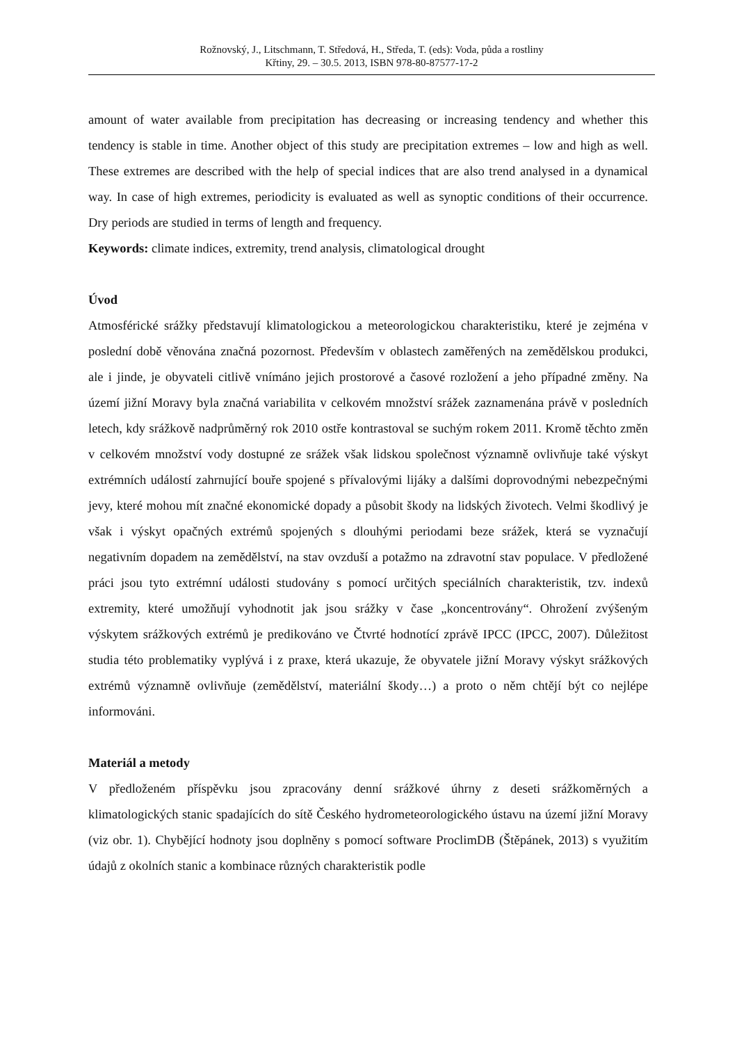Rožnovský, J., Litschmann, T. Středová, H., Středa, T. (eds): Voda, půda a rostliny
Křtiny, 29. – 30.5. 2013, ISBN 978-80-87577-17-2
amount of water available from precipitation has decreasing or increasing tendency and whether this tendency is stable in time. Another object of this study are precipitation extremes – low and high as well. These extremes are described with the help of special indices that are also trend analysed in a dynamical way. In case of high extremes, periodicity is evaluated as well as synoptic conditions of their occurrence. Dry periods are studied in terms of length and frequency.
Keywords: climate indices, extremity, trend analysis, climatological drought
Úvod
Atmosférické srážky představují klimatologickou a meteorologickou charakteristiku, které je zejména v poslední době věnována značná pozornost. Především v oblastech zaměřených na zemědělskou produkci, ale i jinde, je obyvateli citlivě vnímáno jejich prostorové a časové rozložení a jeho případné změny. Na území jižní Moravy byla značná variabilita v celkovém množství srážek zaznamenána právě v posledních letech, kdy srážkově nadprůměrný rok 2010 ostře kontrastoval se suchým rokem 2011. Kromě těchto změn v celkovém množství vody dostupné ze srážek však lidskou společnost významně ovlivňuje také výskyt extrémních událostí zahrnující bouře spojené s přívalovými lijáky a dalšími doprovodnými nebezpečnými jevy, které mohou mít značné ekonomické dopady a působit škody na lidských životech. Velmi škodlivý je však i výskyt opačných extrémů spojených s dlouhými periodami beze srážek, která se vyznačují negativním dopadem na zemědělství, na stav ovzduší a potažmo na zdravotní stav populace. V předložené práci jsou tyto extrémní události studovány s pomocí určitých speciálních charakteristik, tzv. indexů extremity, které umožňují vyhodnotit jak jsou srážky v čase „koncentrovány“. Ohrožení zvýšeným výskytem srážkových extrémů je predikováno ve Čtvrté hodnotící zprávě IPCC (IPCC, 2007). Důležitost studia této problematiky vyplývá i z praxe, která ukazuje, že obyvatele jižní Moravy výskyt srážkových extrémů významně ovlivňuje (zemědělství, materiální škody…) a proto o něm chtějí být co nejlépe informováni.
Materiál a metody
V předloženém příspěvku jsou zpracovány denní srážkové úhrny z deseti srážkoměrných a klimatologických stanic spadajících do sítě Českého hydrometeorologického ústavu na území jižní Moravy (viz obr. 1). Chybějící hodnoty jsou doplněny s pomocí software ProclimDB (Štěpánek, 2013) s využitím údajů z okolních stanic a kombinace různých charakteristik podle